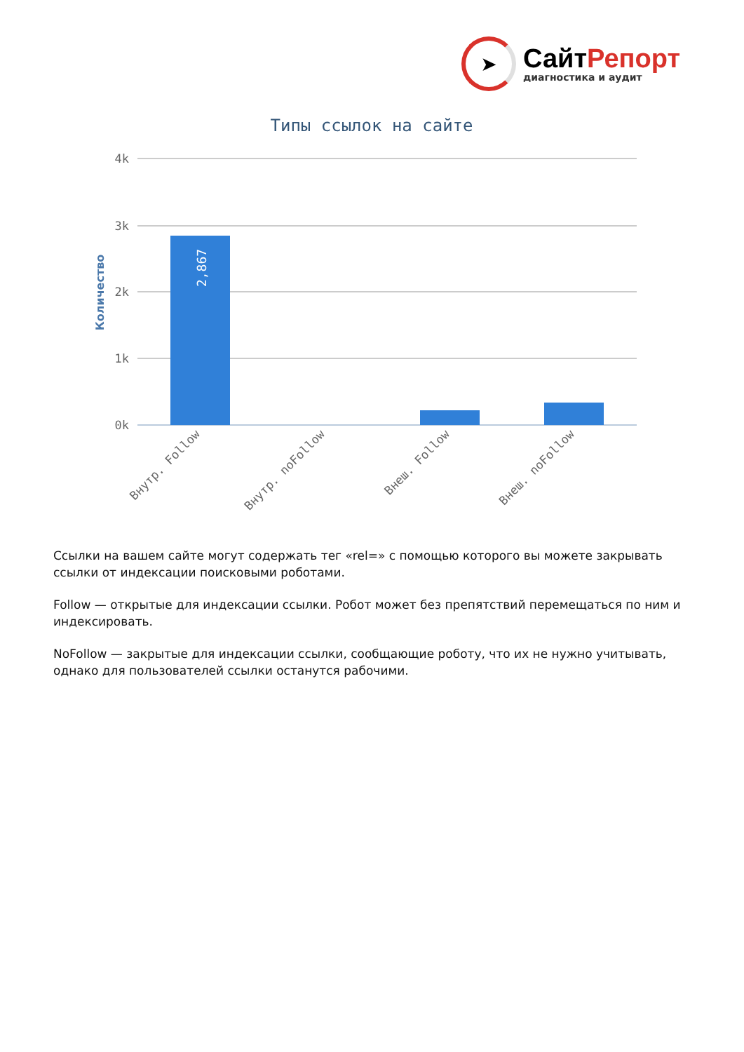➤
СайтРепорт
диагностика и аудит
Типы ссылок на сайте
4k
3k
2k
1k
0k
Количество
2,867
Внутр. Follow
Внутр. noFollow
Внеш. Follow
Внеш. noFollow
Ссылки на вашем сайте могут содержать тег «rel=» с помощью которого вы можете закрывать ссылки от индексации поисковыми роботами.
Follow — открытые для индексации ссылки. Робот может без препятствий перемещаться по ним и индексировать.
NoFollow — закрытые для индексации ссылки, сообщающие роботу, что их не нужно учитывать, однако для пользователей ссылки останутся рабочими.